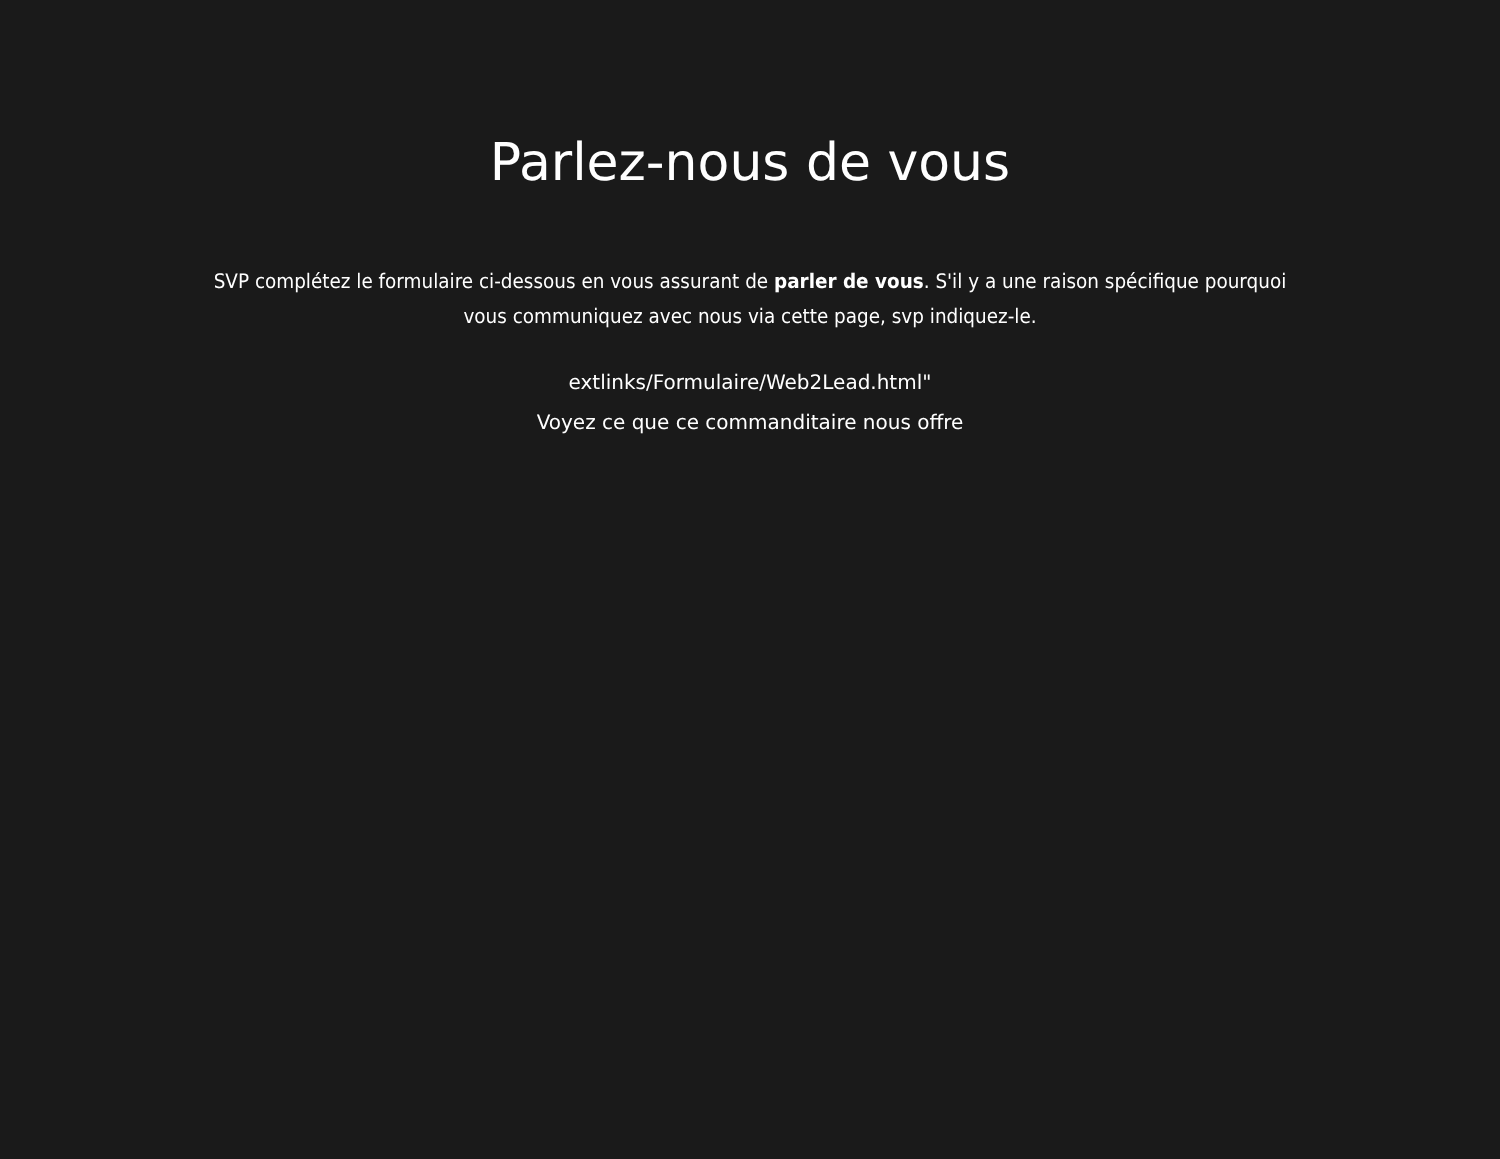Parlez-nous de vous
SVP complétez le formulaire ci-dessous en vous assurant de parler de vous. S'il y a une raison spécifique pourquoi vous communiquez avec nous via cette page, svp indiquez-le.
extlinks/Formulaire/Web2Lead.html"
Voyez ce que ce commanditaire nous offre